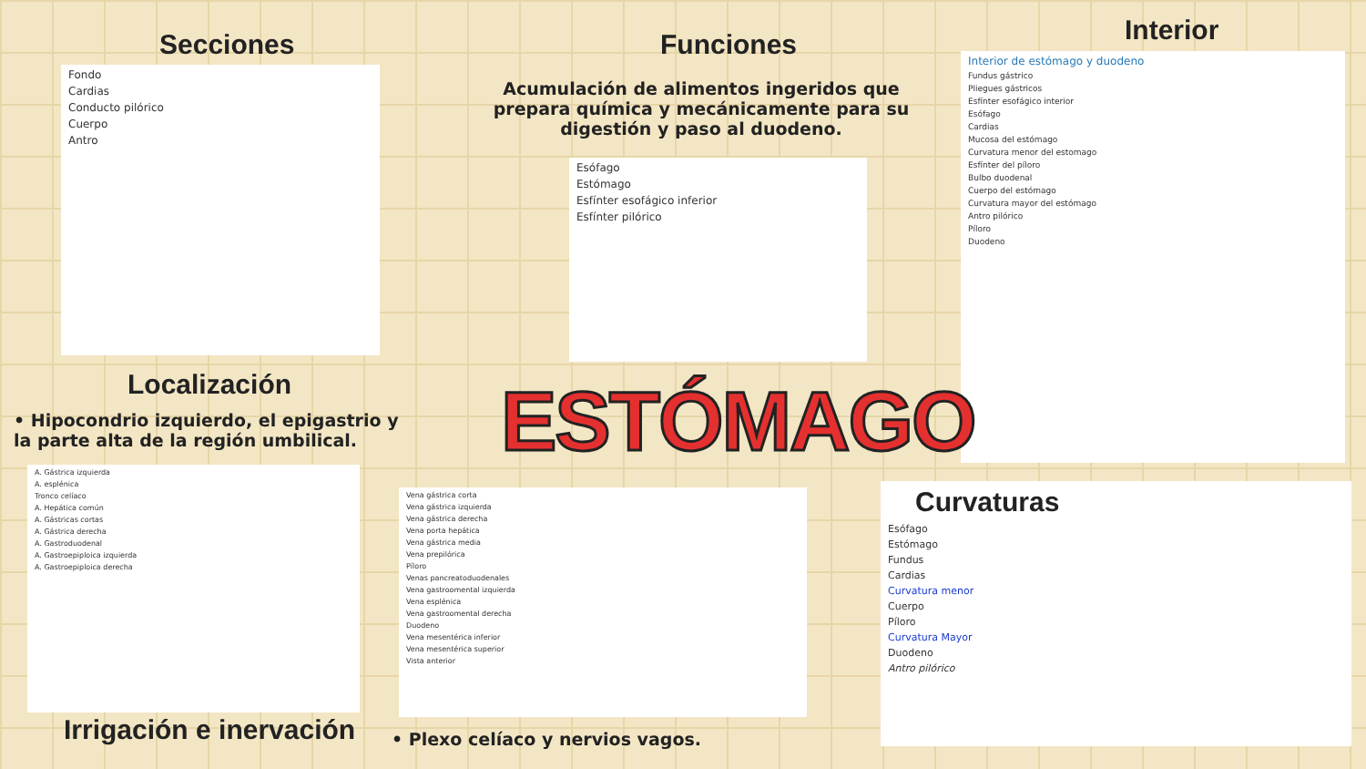Secciones
Fondo
Cardias
Conducto pilórico
Cuerpo
Antro
Funciones
Acumulación de alimentos ingeridos que prepara química y mecánicamente para su digestión y paso al duodeno.
Esófago
Estómago
Esfínter esofágico inferior
Esfínter pilórico
Interior
Interior de estómago y duodeno
Fundus gástrico
Pliegues gástricos
Esfínter esofágico interior
Esófago
Cardias
Mucosa del estómago
Curvatura menor del estomago
Esfínter del píloro
Bulbo duodenal
Cuerpo del estómago
Curvatura mayor del estómago
Antro pilórico
Píloro
Duodeno
Localización
• Hipocondrio izquierdo, el epigastrio y la parte alta de la región umbilical.
ESTÓMAGO
A. Gástrica izquierda
A. esplénica
Tronco celíaco
A. Hepática común
A. Gástricas cortas
A. Gástrica derecha
A. Gastroduodenal
A. Gastroepiploica izquierda
A. Gastroepiploica derecha
Irrigación e inervación
Vena gástrica corta
Vena gástrica izquierda
Vena gástrica derecha
Vena porta hepática
Vena gástrica media
Vena prepilórica
Píloro
Venas pancreatoduodenales
Vena gastroomental izquierda
Vena esplénica
Vena gastroomental derecha
Duodeno
Vena mesentérica inferior
Vena mesentérica superior
Vista anterior
• Plexo celíaco y nervios vagos.
Curvaturas
Esófago
Estómago
Fundus
Cardias
Curvatura menor
Cuerpo
Píloro
Curvatura Mayor
Duodeno
Antro pilórico